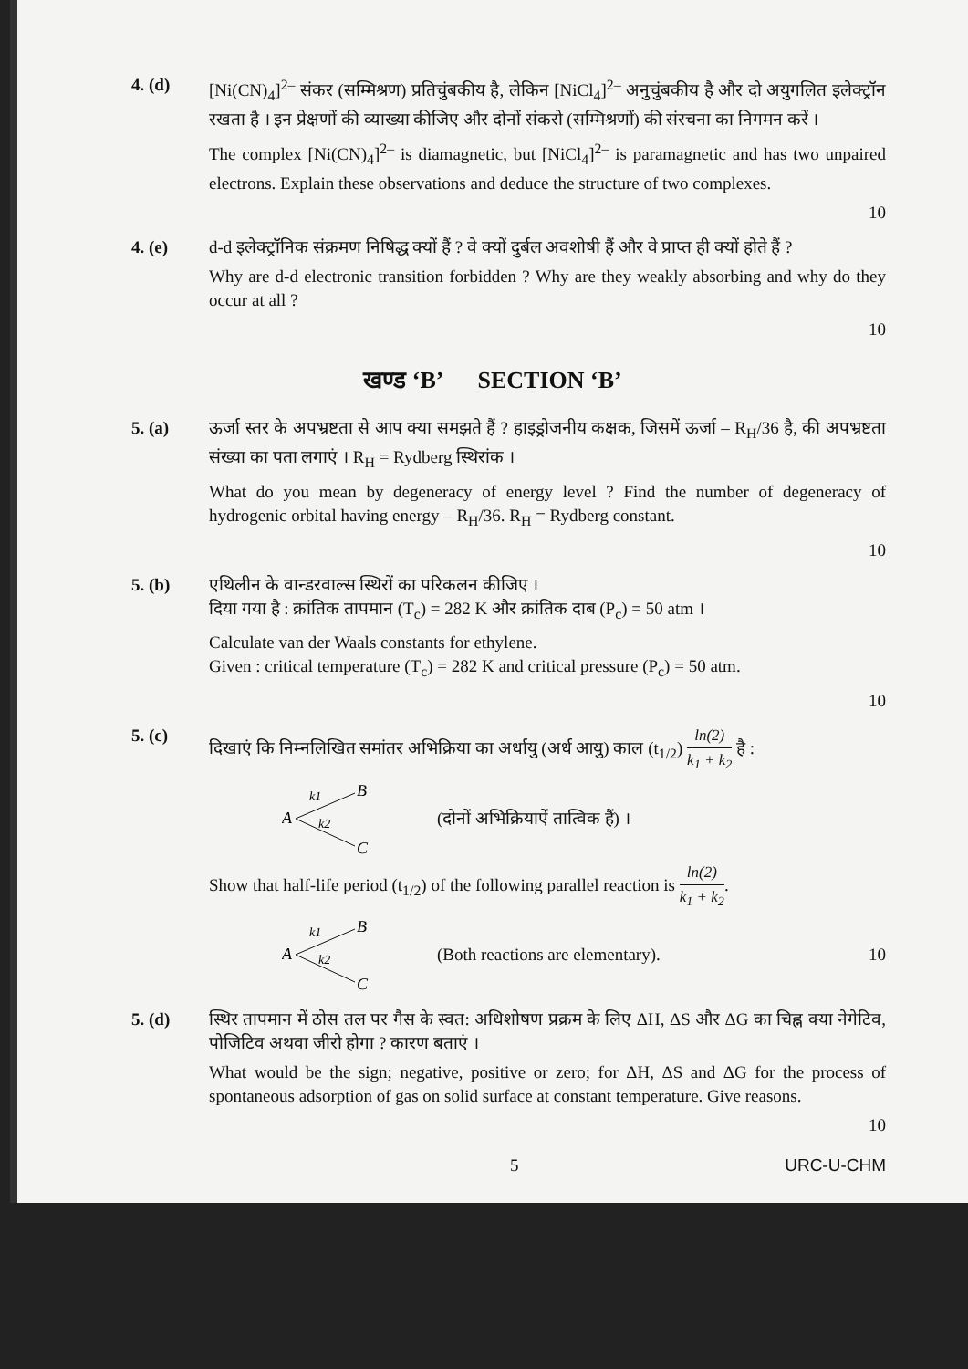4. (d) [Ni(CN)<sub>4</sub>]<sup>2–</sup> संकर (सम्मिश्रण) प्रतिचुंबकीय है, लेकिन [NiCl<sub>4</sub>]<sup>2–</sup> अनुचुंबकीय है और दो अयुगलित इलेक्ट्रॉन रखता है । इन प्रेक्षणों की व्याख्या कीजिए और दोनों संकरो (सम्मिश्रणों) की संरचना का निगमन करें ।
The complex [Ni(CN)<sub>4</sub>]<sup>2–</sup> is diamagnetic, but [NiCl<sub>4</sub>]<sup>2–</sup> is paramagnetic and has two unpaired electrons. Explain these observations and deduce the structure of two complexes.
10
4. (e) d-d इलेक्ट्रॉनिक संक्रमण निषिद्ध क्यों हैं ? वे क्यों दुर्बल अवशोषी हैं और वे प्राप्त ही क्यों होते हैं ?
Why are d-d electronic transition forbidden ? Why are they weakly absorbing and why do they occur at all ?
10
खण्ड ‘B’ SECTION ‘B’
5. (a) ऊर्जा स्तर के अपभ्रष्टता से आप क्या समझते हैं ? हाइड्रोजनीय कक्षक, जिसमें ऊर्जा – R<sub>H</sub>/36 है, की अपभ्रष्टता संख्या का पता लगाएं । R<sub>H</sub> = Rydberg स्थिरांक ।
What do you mean by degeneracy of energy level ? Find the number of degeneracy of hydrogenic orbital having energy – R<sub>H</sub>/36. R<sub>H</sub> = Rydberg constant.
10
5. (b) एथिलीन के वान्डरवाल्स स्थिरों का परिकलन कीजिए ।
दिया गया है : क्रांतिक तापमान (T<sub>c</sub>) = 282 K और क्रांतिक दाब (P<sub>c</sub>) = 50 atm ।
Calculate van der Waals constants for ethylene.
Given : critical temperature (T<sub>c</sub>) = 282 K and critical pressure (P<sub>c</sub>) = 50 atm.
10
5. (c) दिखाएं कि निम्नलिखित समांतर अभिक्रिया का अर्धायु (अर्ध आयु) काल (t<sub>1/2</sub>) ln(2) k<sub>1</sub> + k<sub>2</sub> है :
A
B
C
k1
k2
(दोनों अभिक्रियाऐं तात्विक हैं) ।
Show that half-life period (t<sub>1/2</sub>) of the following parallel reaction is ln(2) k<sub>1</sub> + k<sub>2</sub>.
A
B
C
k1
k2
(Both reactions are elementary). 10
5. (d) स्थिर तापमान में ठोस तल पर गैस के स्वत: अधिशोषण प्रक्रम के लिए ΔH, ΔS और ΔG का चिह्न क्या नेगेटिव, पोजिटिव अथवा जीरो होगा ? कारण बताएं ।
What would be the sign; negative, positive or zero; for ΔH, ΔS and ΔG for the process of spontaneous adsorption of gas on solid surface at constant temperature. Give reasons.
10
5 URC-U-CHM